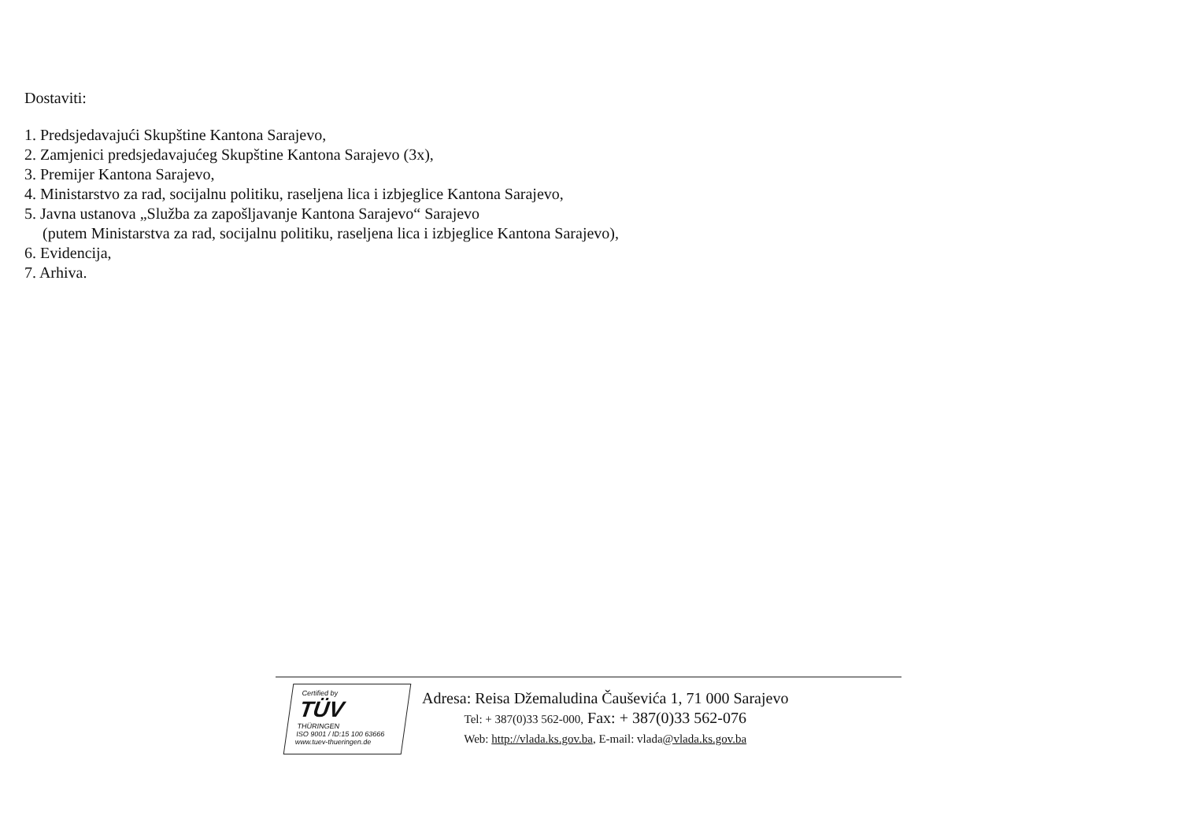Dostaviti:
1. Predsjedavajući Skupštine Kantona Sarajevo,
2. Zamjenici predsjedavajućeg Skupštine Kantona Sarajevo (3x),
3. Premijer Kantona Sarajevo,
4. Ministarstvo za rad, socijalnu politiku, raseljena lica i izbjeglice Kantona Sarajevo,
5. Javna ustanova „Služba za zapošljavanje Kantona Sarajevo“ Sarajevo
(putem Ministarstva za rad, socijalnu politiku, raseljena lica i izbjeglice Kantona Sarajevo),
6. Evidencija,
7. Arhiva.
Certified by
TÜV
THÜRINGEN
ISO 9001 / ID:15 100 63666
www.tuev-thueringen.de
Adresa: Reisa Džemaludina Čauševića 1, 71 000 Sarajevo
Tel: + 387(0)33 562-000, Fax: + 387(0)33 562-076
Web: http://vlada.ks.gov.ba, E-mail: vlada@vlada.ks.gov.ba